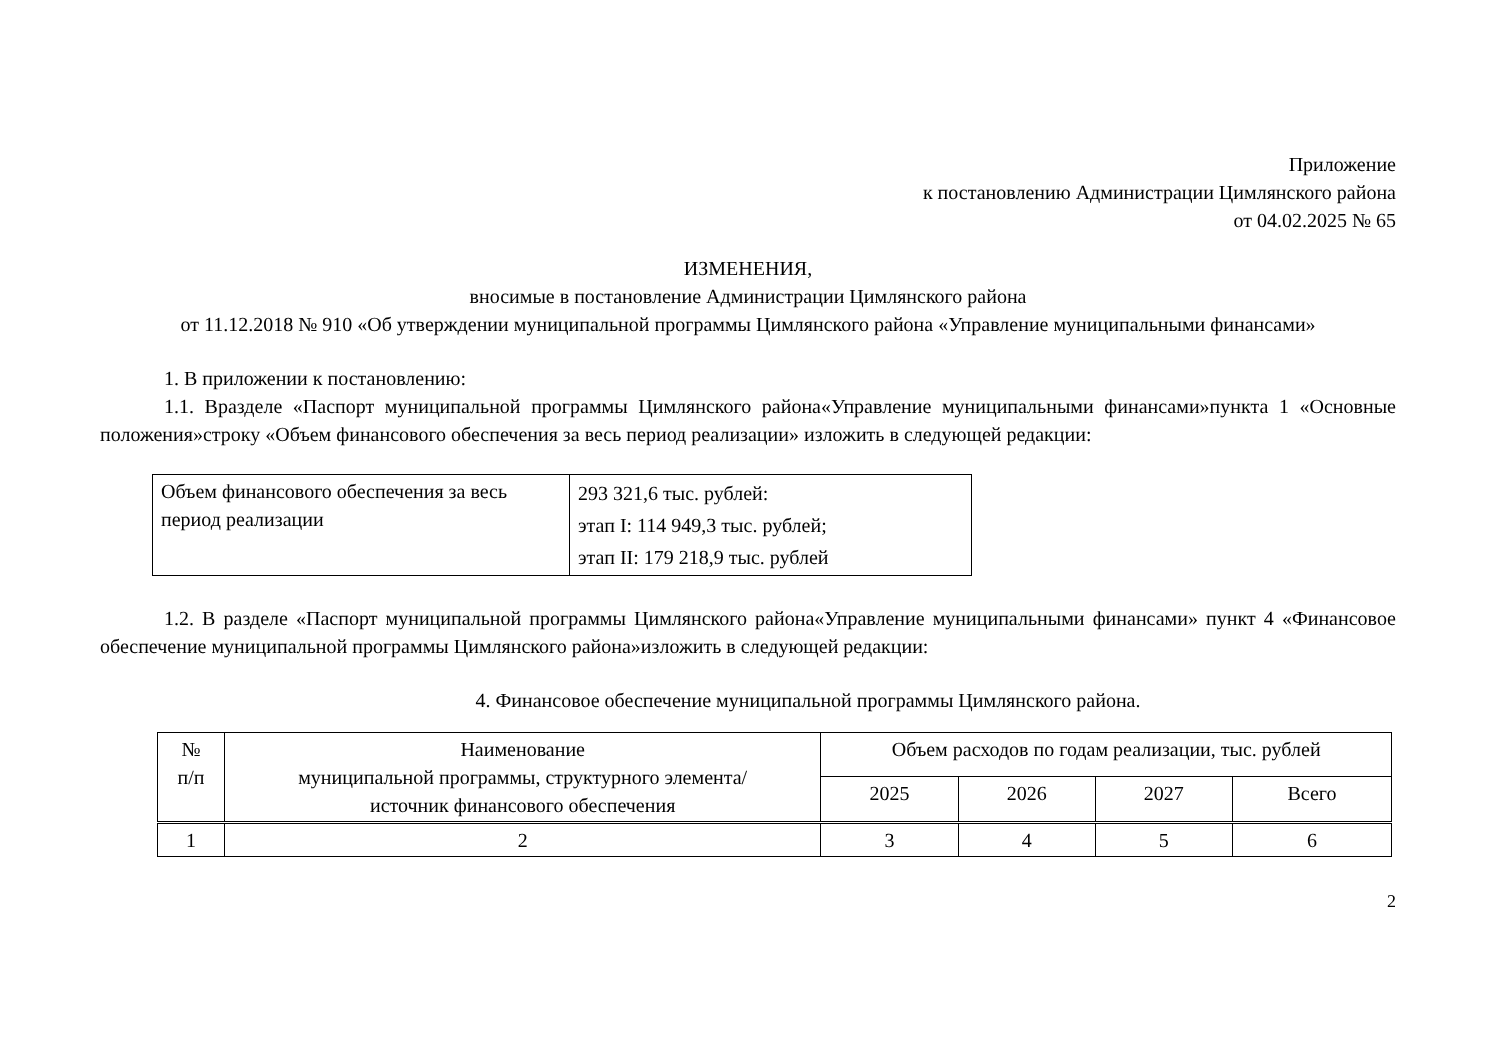Приложение
к постановлению Администрации Цимлянского района
от 04.02.2025 № 65
ИЗМЕНЕНИЯ,
вносимые в постановление Администрации Цимлянского района
от 11.12.2018 № 910 «Об утверждении муниципальной программы Цимлянского района «Управление муниципальными финансами»
1. В приложении к постановлению:
1.1. Вразделе «Паспорт муниципальной программы Цимлянского района«Управление муниципальными финансами»пункта 1 «Основные положения»строку «Объем финансового обеспечения за весь период реализации» изложить в следующей редакции:
| Объем финансового обеспечения за весь период реализации | 293 321,6 тыс. рублей: этап I: 114 949,3 тыс. рублей; этап II: 179 218,9 тыс. рублей |
1.2. В разделе «Паспорт муниципальной программы Цимлянского района«Управление муниципальными финансами» пункт 4 «Финансовое обеспечение муниципальной программы Цимлянского района»изложить в следующей редакции:
4. Финансовое обеспечение муниципальной программы Цимлянского района.
| № п/п | Наименование муниципальной программы, структурного элемента/ источник финансового обеспечения | Объем расходов по годам реализации, тыс. рублей | | | |
| --- | --- | --- | --- | --- | --- |
| | | 2025 | 2026 | 2027 | Всего |
| 1 | 2 | 3 | 4 | 5 | 6 |
2